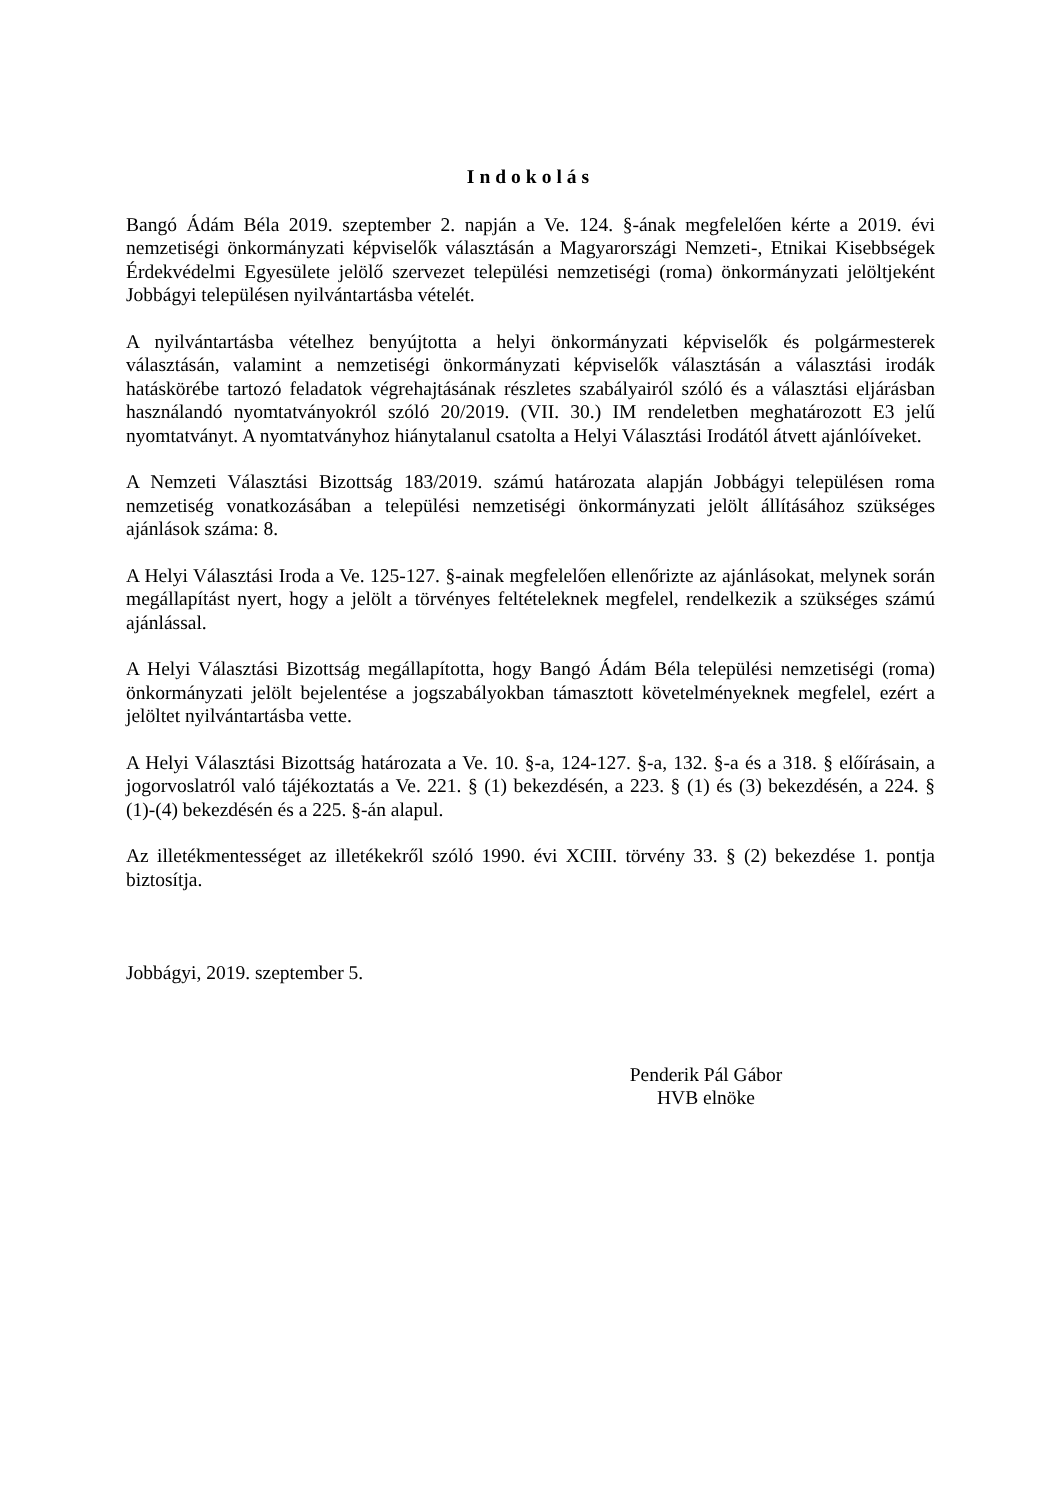Indokolás
Bangó Ádám Béla 2019. szeptember 2. napján a Ve. 124. §-ának megfelelően kérte a 2019. évi nemzetiségi önkormányzati képviselők választásán a Magyarországi Nemzeti-, Etnikai Kisebbségek Érdekvédelmi Egyesülete jelölő szervezet települési nemzetiségi (roma) önkormányzati jelöltjeként Jobbágyi településen nyilvántartásba vételét.
A nyilvántartásba vételhez benyújtotta a helyi önkormányzati képviselők és polgármesterek választásán, valamint a nemzetiségi önkormányzati képviselők választásán a választási irodák hatáskörébe tartozó feladatok végrehajtásának részletes szabályairól szóló és a választási eljárásban használandó nyomtatványokról szóló 20/2019. (VII. 30.) IM rendeletben meghatározott E3 jelű nyomtatványt. A nyomtatványhoz hiánytalanul csatolta a Helyi Választási Irodától átvett ajánlóíveket.
A Nemzeti Választási Bizottság 183/2019. számú határozata alapján Jobbágyi településen roma nemzetiség vonatkozásában a települési nemzetiségi önkormányzati jelölt állításához szükséges ajánlások száma: 8.
A Helyi Választási Iroda a Ve. 125-127. §-ainak megfelelően ellenőrizte az ajánlásokat, melynek során megállapítást nyert, hogy a jelölt a törvényes feltételeknek megfelel, rendelkezik a szükséges számú ajánlással.
A Helyi Választási Bizottság megállapította, hogy Bangó Ádám Béla települési nemzetiségi (roma) önkormányzati jelölt bejelentése a jogszabályokban támasztott követelményeknek megfelel, ezért a jelöltet nyilvántartásba vette.
A Helyi Választási Bizottság határozata a Ve. 10. §-a, 124-127. §-a, 132. §-a és a 318. § előírásain, a jogorvoslatról való tájékoztatás a Ve. 221. § (1) bekezdésén, a 223. § (1) és (3) bekezdésén, a 224. § (1)-(4) bekezdésén és a 225. §-án alapul.
Az illetékmentességet az illetékekről szóló 1990. évi XCIII. törvény 33. § (2) bekezdése 1. pontja biztosítja.
Jobbágyi, 2019. szeptember 5.
Penderik Pál Gábor
HVB elnöke